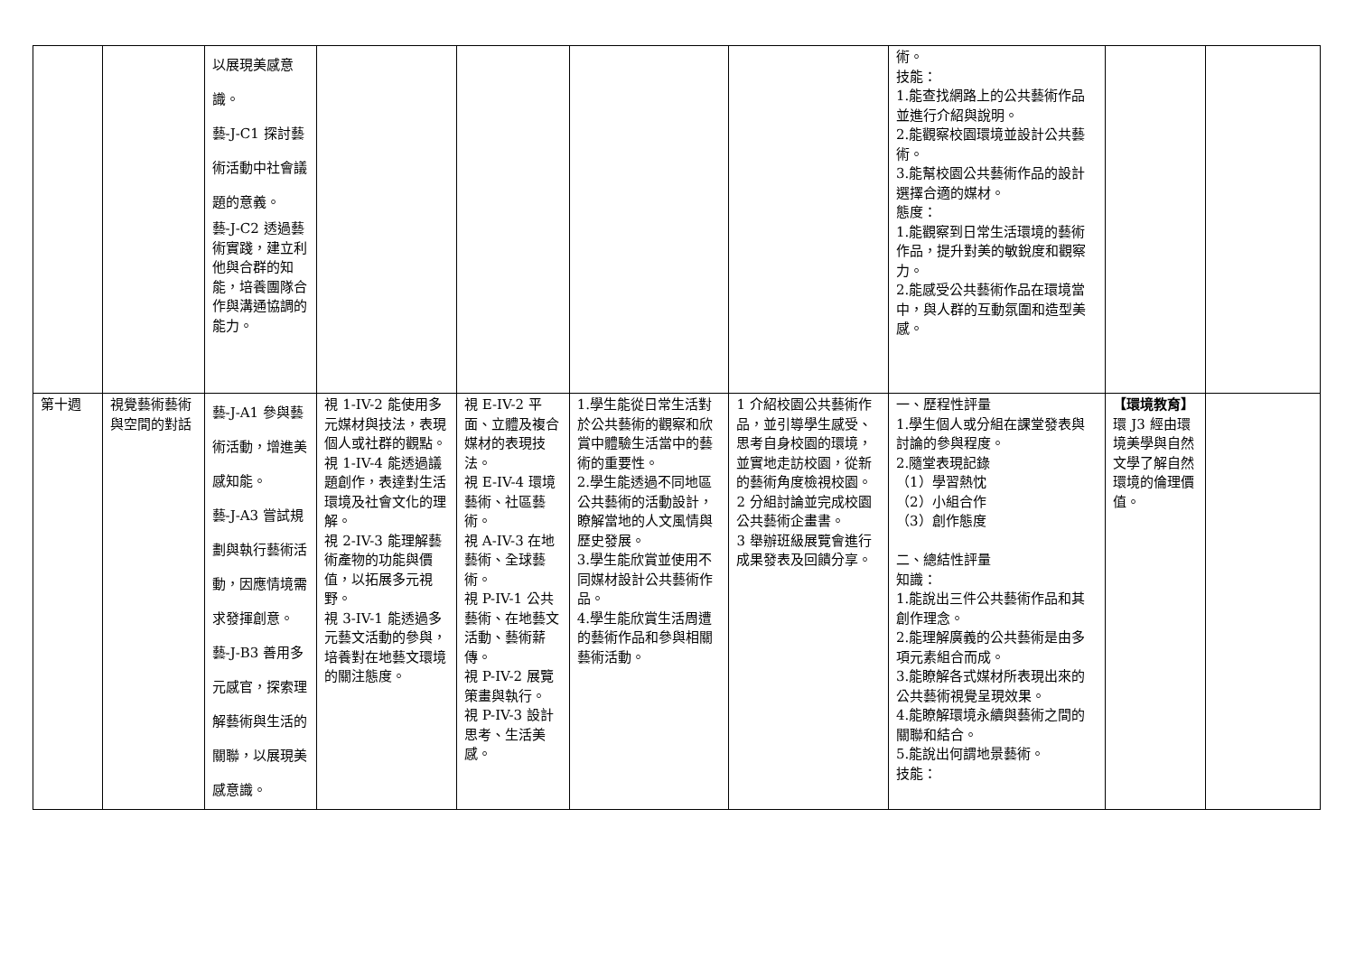| | | 以展現美感意識。 藝-J-C1 探討藝術活動中社會議題的意義。 藝-J-C2 透過藝術實踐，建立利他與合群的知能，培養團隊合作與溝通協調的能力。 | | | | | 術。 技能： 1.能查找網路上的公共藝術作品並進行介紹與說明。 2.能觀察校園環境並設計公共藝術。 3.能幫校園公共藝術作品的設計選擇合適的媒材。 態度： 1.能觀察到日常生活環境的藝術作品，提升對美的敏銳度和觀察力。 2.能感受公共藝術作品在環境當中，與人群的互動氛圍和造型美感。 | | |
| 第十週 | 視覺藝術藝術與空間的對話 | 藝-J-A1 參與藝術活動，增進美感知能。 藝-J-A3 嘗試規劃與執行藝術活動，因應情境需求發揮創意。 藝-J-B3 善用多元感官，探索理解藝術與生活的關聯，以展現美感意識。 | 視 1-IV-2 能使用多元媒材與技法，表現個人或社群的觀點。 視 1-IV-4 能透過議題創作，表達對生活環境及社會文化的理解。 視 2-IV-3 能理解藝術產物的功能與價值，以拓展多元視野。 視 3-IV-1 能透過多元藝文活動的參與，培養對在地藝文環境的關注態度。 | 視 E-IV-2 平面、立體及複合媒材的表現技法。 視 E-IV-4 環境藝術、社區藝術。 視 A-IV-3 在地藝術、全球藝術。 視 P-IV-1 公共藝術、在地藝文活動、藝術薪傳。 視 P-IV-2 展覽策畫與執行。 視 P-IV-3 設計思考、生活美感。 | 1.學生能從日常生活對於公共藝術的觀察和欣賞中體驗生活當中的藝術的重要性。 2.學生能透過不同地區公共藝術的活動設計，瞭解當地的人文風情與歷史發展。 3.學生能欣賞並使用不同媒材設計公共藝術作品。 4.學生能欣賞生活周遭的藝術作品和參與相關藝術活動。 | 1 介紹校園公共藝術作品，並引導學生感受、思考自身校園的環境，並實地走訪校園，從新的藝術角度檢視校園。 2 分組討論並完成校園公共藝術企畫書。 3 舉辦班級展覽會進行成果發表及回饋分享。 | 一、歷程性評量 1.學生個人或分組在課堂發表與討論的參與程度。 2.隨堂表現記錄 （1）學習熱忱 （2）小組合作 （3）創作態度 二、總結性評量 知識： 1.能說出三件公共藝術作品和其創作理念。 2.能理解廣義的公共藝術是由多項元素組合而成。 3.能瞭解各式媒材所表現出來的公共藝術視覺呈現效果。 4.能瞭解環境永續與藝術之間的關聯和結合。 5.能說出何謂地景藝術。 技能： | 【環境教育】 環 J3 經由環境美學與自然文學了解自然環境的倫理價值。 | |